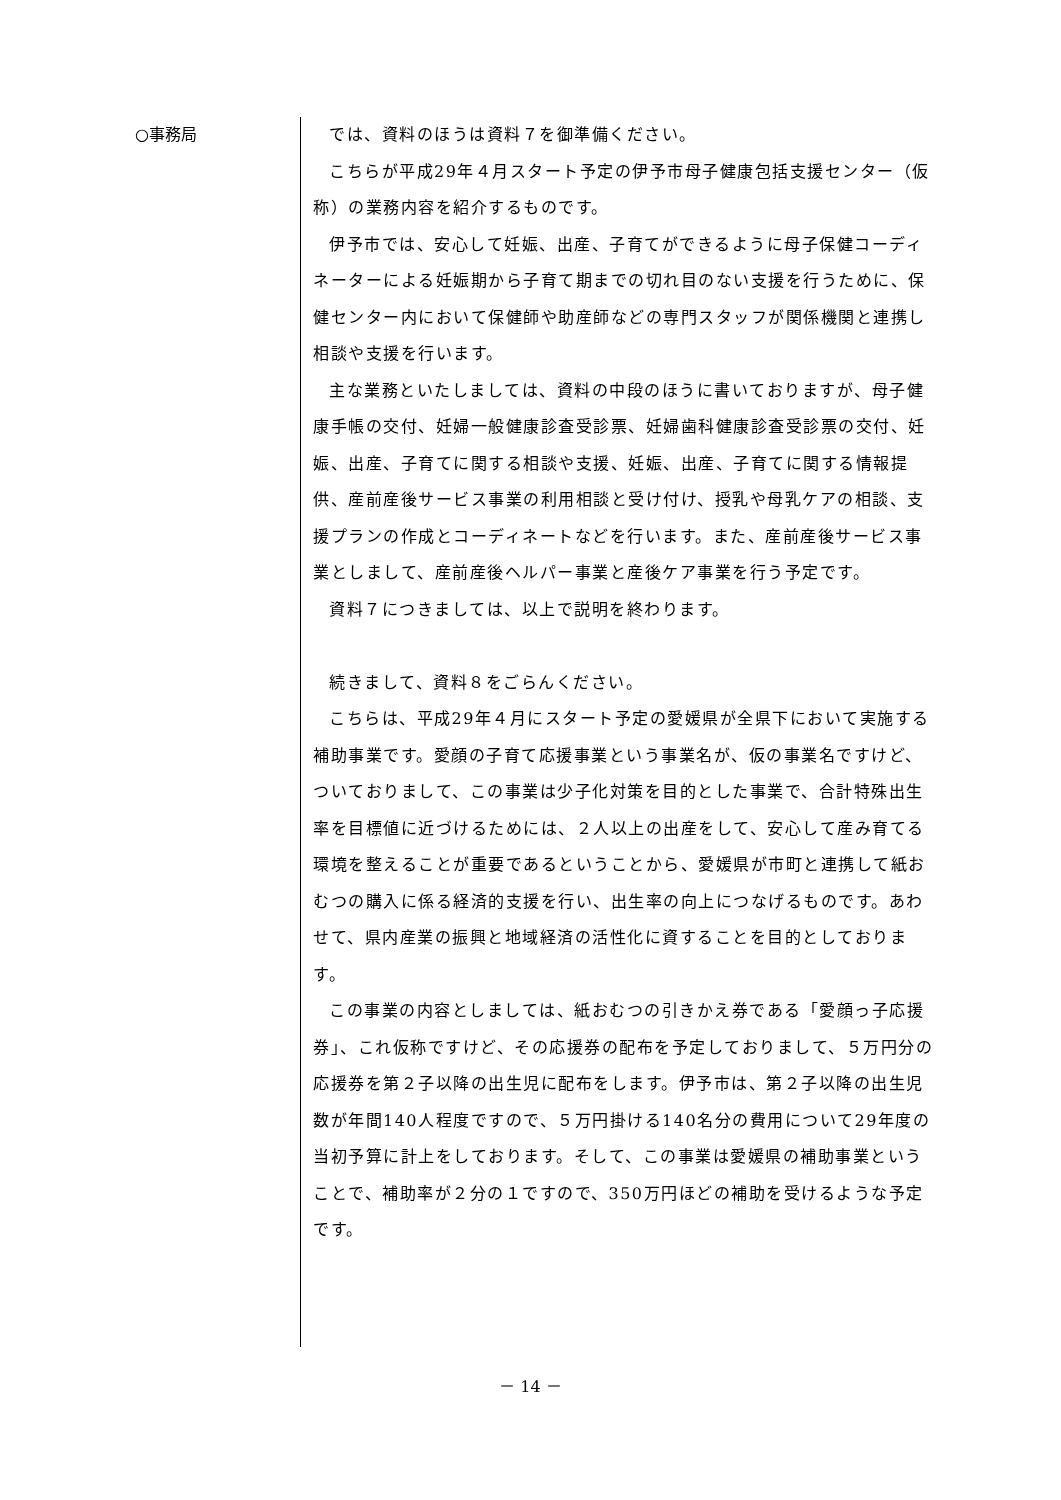○事務局 では、資料のほうは資料７を御準備ください。
こちらが平成29年４月スタート予定の伊予市母子健康包括支援センター（仮称）の業務内容を紹介するものです。
伊予市では、安心して妊娠、出産、子育てができるように母子保健コーディネーターによる妊娠期から子育て期までの切れ目のない支援を行うために、保健センター内において保健師や助産師などの専門スタッフが関係機関と連携し相談や支援を行います。
主な業務といたしましては、資料の中段のほうに書いておりますが、母子健康手帳の交付、妊婦一般健康診査受診票、妊婦歯科健康診査受診票の交付、妊娠、出産、子育てに関する相談や支援、妊娠、出産、子育てに関する情報提供、産前産後サービス事業の利用相談と受け付け、授乳や母乳ケアの相談、支援プランの作成とコーディネートなどを行います。また、産前産後サービス事業としまして、産前産後ヘルパー事業と産後ケア事業を行う予定です。
資料７につきましては、以上で説明を終わります。
続きまして、資料８をごらんください。
こちらは、平成29年４月にスタート予定の愛媛県が全県下において実施する補助事業です。愛顔の子育て応援事業という事業名が、仮の事業名ですけど、ついておりまして、この事業は少子化対策を目的とした事業で、合計特殊出生率を目標値に近づけるためには、２人以上の出産をして、安心して産み育てる環境を整えることが重要であるということから、愛媛県が市町と連携して紙おむつの購入に係る経済的支援を行い、出生率の向上につなげるものです。あわせて、県内産業の振興と地域経済の活性化に資することを目的としております。
この事業の内容としましては、紙おむつの引きかえ券である「愛顔っ子応援券」、これ仮称ですけど、その応援券の配布を予定しておりまして、５万円分の応援券を第２子以降の出生児に配布をします。伊予市は、第２子以降の出生児数が年間140人程度ですので、５万円掛ける140名分の費用について29年度の当初予算に計上をしております。そして、この事業は愛媛県の補助事業ということで、補助率が２分の１ですので、350万円ほどの補助を受けるような予定です。
－ 14 －